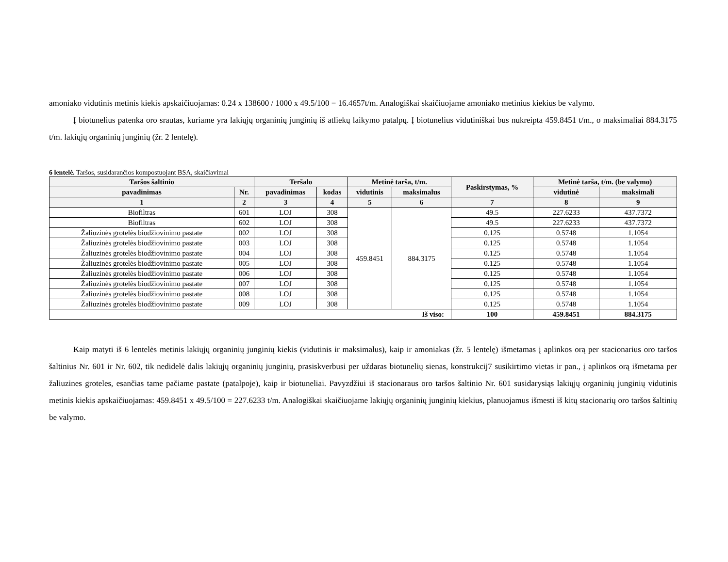amoniako vidutinis metinis kiekis apskaičiuojamas: 0.24 x 138600 / 1000 x 49.5/100 = 16.4657t/m. Analogiškai skaičiuojame amoniako metinius kiekius be valymo.
Į biotunelius patenka oro srautas, kuriame yra lakiųjų organinių junginių iš atliekų laikymo patalpų. Į biotunelius vidutiniškai bus nukreipta 459.8451 t/m., o maksimaliai 884.3175 t/m. lakiųjų organinių junginių (žr. 2 lentelę).
6 lentelė. Taršos, susidarančios kompostuojant BSA, skaičiavimai
| Taršos šaltinio | | Teršalo | | Metinė tarša, t/m. | | Paskirstymas, % | Metinė tarša, t/m. (be valymo) | |
| --- | --- | --- | --- | --- | --- | --- | --- | --- |
| pavadinimas | Nr. | pavadinimas | kodas | vidutinis | maksimalus | | vidutinė | maksimali |
| 1 | 2 | 3 | 4 | 5 | 6 | 7 | 8 | 9 |
| Biofiltras | 601 | LOJ | 308 | 459.8451 | 884.3175 | 49.5 | 227.6233 | 437.7372 |
| Biofiltras | 602 | LOJ | 308 | | | 49.5 | 227.6233 | 437.7372 |
| Žaliuzinės grotelės biodžiovinimo pastate | 002 | LOJ | 308 | | | 0.125 | 0.5748 | 1.1054 |
| Žaliuzinės grotelės biodžiovinimo pastate | 003 | LOJ | 308 | | | 0.125 | 0.5748 | 1.1054 |
| Žaliuzinės grotelės biodžiovinimo pastate | 004 | LOJ | 308 | | | 0.125 | 0.5748 | 1.1054 |
| Žaliuzinės grotelės biodžiovinimo pastate | 005 | LOJ | 308 | | | 0.125 | 0.5748 | 1.1054 |
| Žaliuzinės grotelės biodžiovinimo pastate | 006 | LOJ | 308 | | | 0.125 | 0.5748 | 1.1054 |
| Žaliuzinės grotelės biodžiovinimo pastate | 007 | LOJ | 308 | | | 0.125 | 0.5748 | 1.1054 |
| Žaliuzinės grotelės biodžiovinimo pastate | 008 | LOJ | 308 | | | 0.125 | 0.5748 | 1.1054 |
| Žaliuzinės grotelės biodžiovinimo pastate | 009 | LOJ | 308 | | | 0.125 | 0.5748 | 1.1054 |
| Iš viso: | | | | | | 100 | 459.8451 | 884.3175 |
Kaip matyti iš 6 lentelės metinis lakiųjų organinių junginių kiekis (vidutinis ir maksimalus), kaip ir amoniakas (žr. 5 lentelę) išmetamas į aplinkos orą per stacionarius oro taršos šaltinius Nr. 601 ir Nr. 602, tik nedidelė dalis lakiųjų organinių junginių, prasiskverbusi per uždaras biotunelių sienas, konstrukcij7 susikirtimo vietas ir pan., į aplinkos orą išmetama per žaliuzines groteles, esančias tame pačiame pastate (patalpoje), kaip ir biotuneliai. Pavyzdžiui iš stacionaraus oro taršos šaltinio Nr. 601 susidarysiąs lakiųjų organinių junginių vidutinis metinis kiekis apskaičiuojamas: 459.8451 x 49.5/100 = 227.6233 t/m. Analogiškai skaičiuojame lakiųjų organinių junginių kiekius, planuojamus išmesti iš kitų stacionarių oro taršos šaltinių be valymo.